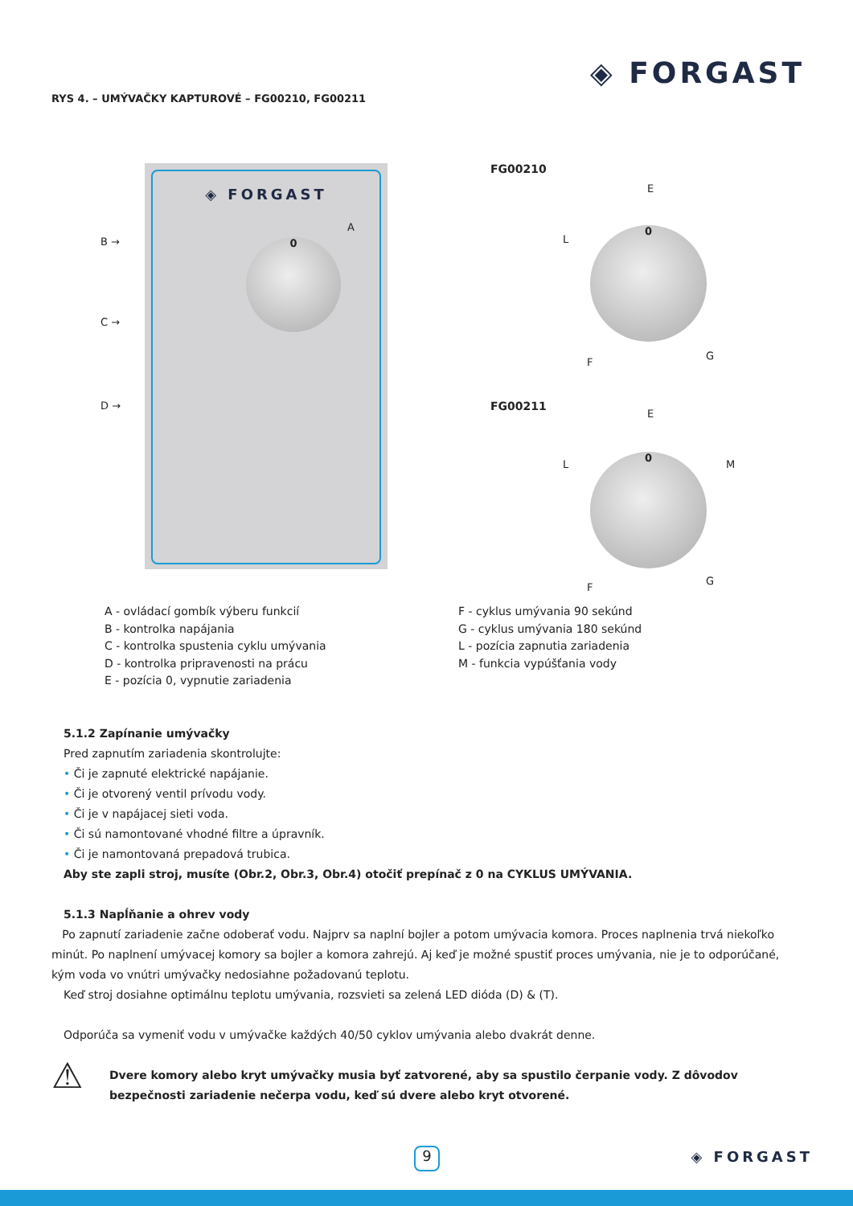◈ FORGAST
RYS 4. – UMÝVAČKY KAPTUROVÉ – FG00210, FG00211
◈ FORGAST
B →
C →
D →
A
0
FG00210
E
L
0
F
G
FG00211
E
L M
0
F
G
A - ovládací gombík výberu funkcií
B - kontrolka napájania
C - kontrolka spustenia cyklu umývania
D - kontrolka pripravenosti na prácu
E - pozícia 0, vypnutie zariadenia
F - cyklus umývania 90 sekúnd
G - cyklus umývania 180 sekúnd
L - pozícia zapnutia zariadenia
M - funkcia vypúšťania vody
5.1.2 Zapínanie umývačky
Pred zapnutím zariadenia skontrolujte:
• Či je zapnuté elektrické napájanie.
• Či je otvorený ventil prívodu vody.
• Či je v napájacej sieti voda.
• Či sú namontované vhodné filtre a úpravník.
• Či je namontovaná prepadová trubica.
Aby ste zapli stroj, musíte (Obr.2, Obr.3, Obr.4) otočiť prepínač z 0 na CYKLUS UMÝVANIA.
5.1.3 Napĺňanie a ohrev vody
Po zapnutí zariadenie začne odoberať vodu. Najprv sa naplní bojler a potom umývacia komora. Proces naplnenia trvá niekoľko minút. Po naplnení umývacej komory sa bojler a komora zahrejú. Aj keď je možné spustiť proces umývania, nie je to odporúčané, kým voda vo vnútri umývačky nedosiahne požadovanú teplotu.
Keď stroj dosiahne optimálnu teplotu umývania, rozsvieti sa zelená LED dióda (D) & (T).
Odporúča sa vymeniť vodu v umývačke každých 40/50 cyklov umývania alebo dvakrát denne.
⚠
Dvere komory alebo kryt umývačky musia byť zatvorené, aby sa spustilo čerpanie vody. Z dôvodov bezpečnosti zariadenie nečerpa vodu, keď sú dvere alebo kryt otvorené.
9 ◈ FORGAST